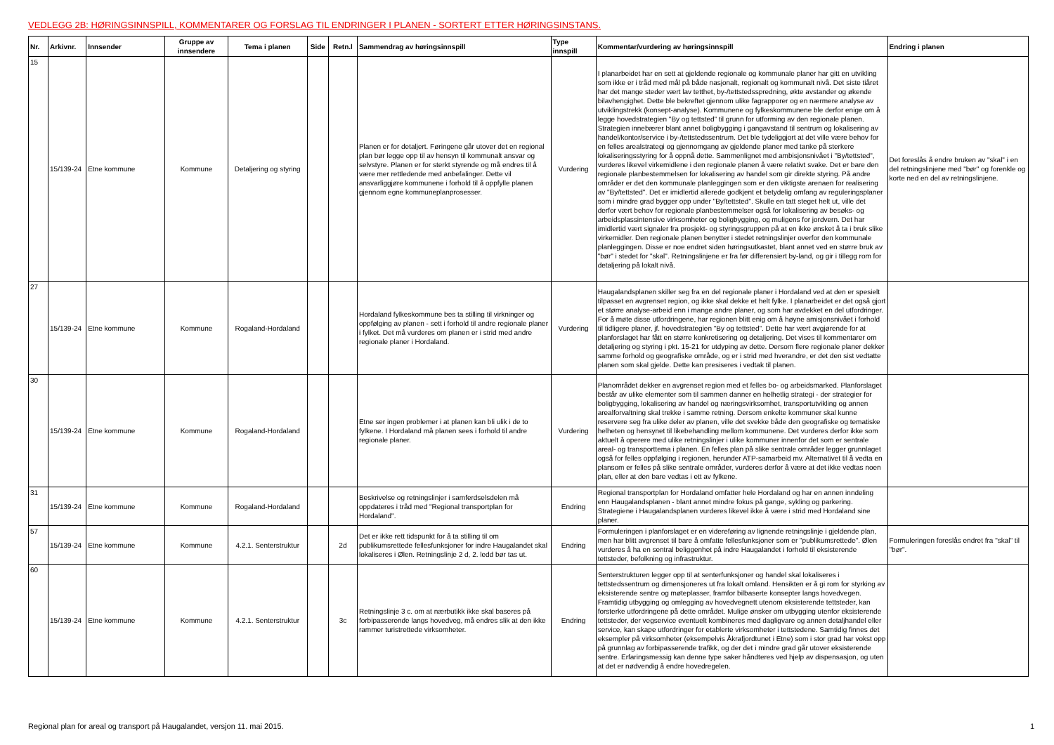VEDLEGG 2B: HØRINGSINNSPILL, KOMMENTARER OG FORSLAG TIL ENDRINGER I PLANEN - SORTERT ETTER HØRINGSINSTANS.
| Nr. | Arkivnr. | Innsender | Gruppe av innsendere | Tema i planen | Side | Retn.l | Sammendrag av høringsinnspill | Type innspill | Kommentar/vurdering av høringsinnspill | Endring i planen |
| --- | --- | --- | --- | --- | --- | --- | --- | --- | --- | --- |
| 15 | 15/139-24 | Etne kommune | Kommune | Detaljering og styring | | | Planen er for detaljert. Føringene går utover det en regional plan bør legge opp til av hensyn til kommunalt ansvar og selvstyre. Planen er for sterkt styrende og må endres til å være mer rettledende med anbefalinger. Dette vil ansvarliggjøre kommunene i forhold til å oppfylle planen gjennom egne kommuneplanprosesser. | Vurdering | I planarbeidet har en sett at gjeldende regionale og kommunale planer har gitt en utvikling som ikke er i tråd med mål på både nasjonalt, regionalt og kommunalt nivå. Det siste tiåret har det mange steder vært lav tetthet, by-/tettstedsspredning, økte avstander og økende bilavhengighet. Dette ble bekreftet gjennom ulike fagrapporer og en nærmere analyse av utviklingstrekk (konsept-analyse). Kommunene og fylkeskommunene ble derfor enige om å legge hovedstrategien "By og tettsted" til grunn for utforming av den regionale planen. Strategien innebærer blant annet boligbygging i gangavstand til sentrum og lokalisering av handel/kontor/service i by-/tettstedssentrum. Det ble tydeliggjort at det ville være behov for en felles arealstrategi og gjennomgang av gjeldende planer med tanke på sterkere lokaliseringsstyring for å oppnå dette. Sammenlignet med ambisjonsnivået i "By/tettsted", vurderes likevel virkemidlene i den regionale planen å være relativt svake. Det er bare den regionale planbestemmelsen for lokalisering av handel som gir direkte styring. På andre områder er det den kommunale planleggingen som er den viktigste arenaen for realisering av "By/tettsted". Det er imidlertid allerede godkjent et betydelig omfang av reguleringsplaner som i mindre grad bygger opp under "By/tettsted". Skulle en tatt steget helt ut, ville det derfor vært behov for regionale planbestemmelser også for lokalisering av besøks- og arbeidsplassintensive virksomheter og boligbygging, og muligens for jordvern. Det har imidlertid vært signaler fra prosjekt- og styringsgruppen på at en ikke ønsket å ta i bruk slike virkemidler. Den regionale planen benytter i stedet retningslinjer overfor den kommunale planleggingen. Disse er noe endret siden høringsutkastet, blant annet ved en større bruk av "bør" i stedet for "skal". Retningslinjene er fra før differensiert by-land, og gir i tillegg rom for detaljering på lokalt nivå. | Det foreslås å endre bruken av "skal" i en del retningslinjene med "bør" og forenkle og korte ned en del av retningslinjene. |
| 27 | 15/139-24 | Etne kommune | Kommune | Rogaland-Hordaland | | | Hordaland fylkeskommune bes ta stilling til virkninger og oppfølging av planen - sett i forhold til andre regionale planer i fylket. Det må vurderes om planen er i strid med andre regionale planer i Hordaland. | Vurdering | Haugalandsplanen skiller seg fra en del regionale planer i Hordaland ved at den er spesielt tilpasset en avgrenset region, og ikke skal dekke et helt fylke. I planarbeidet er det også gjort et større analyse-arbeid enn i mange andre planer, og som har avdekket en del utfordringer. For å møte disse utfordringene, har regionen blitt enig om å høyne amisjonsnivået i forhold til tidligere planer, jf. hovedstrategien "By og tettsted". Dette har vært avgjørende for at planforslaget har fått en større konkretisering og detaljering. Det vises til kommentarer om detaljering og styring i pkt. 15-21 for utdyping av dette. Dersom flere regionale planer dekker samme forhold og geografiske område, og er i strid med hverandre, er det den sist vedtatte planen som skal gjelde. Dette kan presiseres i vedtak til planen. | |
| 30 | 15/139-24 | Etne kommune | Kommune | Rogaland-Hordaland | | | Etne ser ingen problemer i at planen kan bli ulik i de to fylkene. I Hordaland må planen sees i forhold til andre regionale planer. | Vurdering | Planområdet dekker en avgrenset region med et felles bo- og arbeidsmarked. Planforslaget består av ulike elementer som til sammen danner en helhetlig strategi - der strategier for boligbygging, lokalisering av handel og næringsvirksomhet, transportutvikling og annen arealforvaltning skal trekke i samme retning. Dersom enkelte kommuner skal kunne reservere seg fra ulike deler av planen, ville det svekke både den geografiske og tematiske helheten og hensynet til likebehandling mellom kommunene. Det vurderes derfor ikke som aktuelt å operere med ulike retningslinjer i ulike kommuner innenfor det som er sentrale areal- og transporttema i planen. En felles plan på slike sentrale områder legger grunnlaget også for felles oppfølging i regionen, herunder ATP-samarbeid mv. Alternativet til å vedta en plansom er felles på slike sentrale områder, vurderes derfor å være at det ikke vedtas noen plan, eller at den bare vedtas i ett av fylkene. | |
| 31 | 15/139-24 | Etne kommune | Kommune | Rogaland-Hordaland | | | Beskrivelse og retningslinjer i samferdselsdelen må oppdateres i tråd med "Regional transportplan for Hordaland". | Endring | Regional transportplan for Hordaland omfatter hele Hordaland og har en annen inndeling enn Haugalandsplanen - blant annet mindre fokus på gange, sykling og parkering. Strategiene i Haugalandsplanen vurderes likevel ikke å være i strid med Hordaland sine planer. | |
| 57 | 15/139-24 | Etne kommune | Kommune | 4.2.1. Senterstruktur | | 2d | Det er ikke rett tidspunkt for å ta stilling til om publikumsrettede fellesfunksjoner for indre Haugalandet skal lokaliseres i Ølen. Retningslinje 2 d, 2. ledd bør tas ut. | Endring | Formuleringen i planforslaget er en videreføring av lignende retningslinje i gjeldende plan, men har blitt avgrenset til bare å omfatte fellesfunksjoner som er "publikumsrettede". Ølen vurderes å ha en sentral beliggenhet på indre Haugalandet i forhold til eksisterende tettsteder, befolkning og infrastruktur. | Formuleringen foreslås endret fra "skal" til "bør". |
| 60 | 15/139-24 | Etne kommune | Kommune | 4.2.1. Senterstruktur | | 3c | Retningslinje 3 c. om at nærbutikk ikke skal baseres på forbipasserende langs hovedveg, må endres slik at den ikke rammer turistrettede virksomheter. | Endring | Senterstrukturen legger opp til at senterfunksjoner og handel skal lokaliseres i tettstedssentrum og dimensjoneres ut fra lokalt omland. Hensikten er å gi rom for styrking av eksisterende sentre og møteplasser, framfor bilbaserte konsepter langs hovedvegen. Framtidig utbygging og omlegging av hovedvegnett utenom eksisterende tettsteder, kan forsterke utfordringene på dette området. Mulige ønsker om utbygging utenfor eksisterende tettsteder, der vegservice eventuelt kombineres med dagligvare og annen detaljhandel eller service, kan skape utfordringer for etablerte virksomheter i tettstedene. Samtidig finnes det eksempler på virksomheter (eksempelvis Åkrafjordtunet i Etne) som i stor grad har vokst opp på grunnlag av forbipasserende trafikk, og der det i mindre grad går utover eksisterende sentre. Erfaringsmessig kan denne type saker håndteres ved hjelp av dispensasjon, og uten at det er nødvendig å endre hovedregelen. | |
Regional plan for areal og transport på Haugalandet, versjon 11. mai 2015.
1